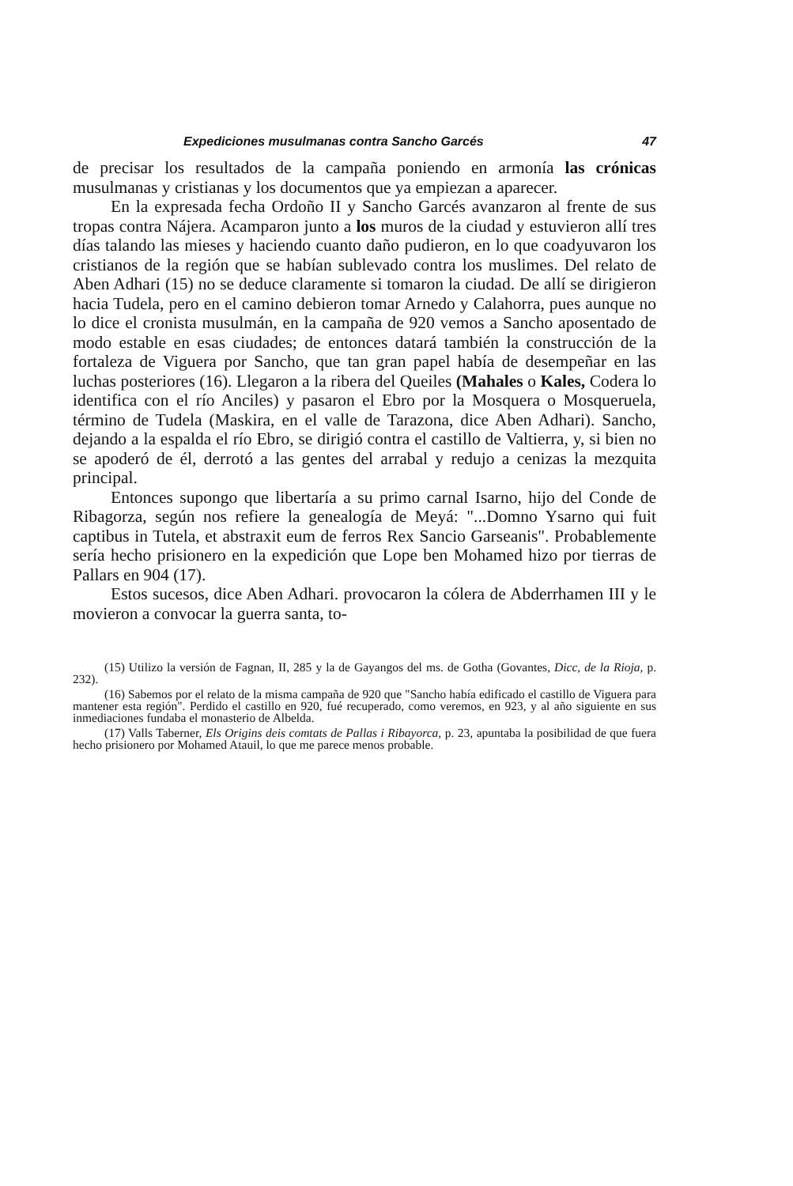Expediciones musulmanas contra Sancho Garcés 47
de precisar los resultados de la campaña poniendo en armonía las crónicas musulmanas y cristianas y los documentos que ya empiezan a aparecer.
En la expresada fecha Ordoño II y Sancho Garcés avanzaron al frente de sus tropas contra Nájera. Acamparon junto a los muros de la ciudad y estuvieron allí tres días talando las mieses y haciendo cuanto daño pudieron, en lo que coadyuvaron los cristianos de la región que se habían sublevado contra los muslimes. Del relato de Aben Adhari (15) no se deduce claramente si tomaron la ciudad. De allí se dirigieron hacia Tudela, pero en el camino debieron tomar Arnedo y Calahorra, pues aunque no lo dice el cronista musulmán, en la campaña de 920 vemos a Sancho aposentado de modo estable en esas ciudades; de entonces datará también la construcción de la fortaleza de Viguera por Sancho, que tan gran papel había de desempeñar en las luchas posteriores (16). Llegaron a la ribera del Queiles (Mahales o Kales, Codera lo identifica con el río Anciles) y pasaron el Ebro por la Mosquera o Mosqueruela, término de Tudela (Maskira, en el valle de Tarazona, dice Aben Adhari). Sancho, dejando a la espalda el río Ebro, se dirigió contra el castillo de Valtierra, y, si bien no se apoderó de él, derrotó a las gentes del arrabal y redujo a cenizas la mezquita principal.
Entonces supongo que libertaría a su primo carnal Isarno, hijo del Conde de Ribagorza, según nos refiere la genealogía de Meyá: "...Domno Ysarno qui fuit captibus in Tutela, et abstraxit eum de ferros Rex Sancio Garseanis". Probablemente sería hecho prisionero en la expedición que Lope ben Mohamed hizo por tierras de Pallars en 904 (17).
Estos sucesos, dice Aben Adhari. provocaron la cólera de Abderrhamen III y le movieron a convocar la guerra santa, to-
(15) Utilizo la versión de Fagnan, II, 285 y la de Gayangos del ms. de Gotha (Govantes, Dicc, de la Rioja, p. 232).
(16) Sabemos por el relato de la misma campaña de 920 que "Sancho había edificado el castillo de Viguera para mantener esta región". Perdido el castillo en 920, fué recuperado, como veremos, en 923, y al año siguiente en sus inmediaciones fundaba el monasterio de Albelda.
(17) Valls Taberner, Els Origins deis comtats de Pallas i Ribayorca, p. 23, apuntaba la posibilidad de que fuera hecho prisionero por Mohamed Atauil, lo que me parece menos probable.